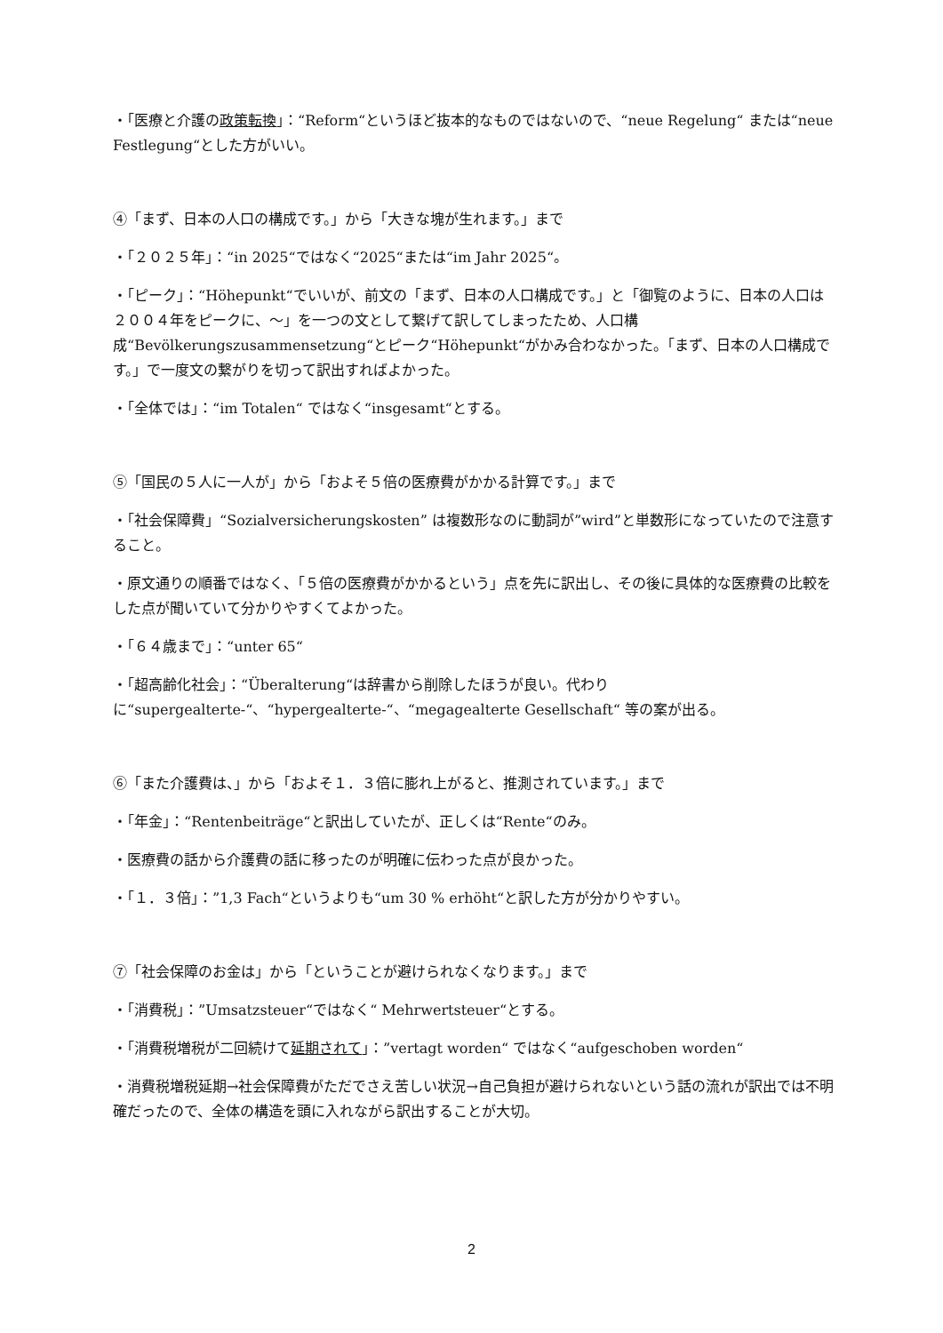・「医療と介護の政策転換」：“Reform“というほど抜本的なものではないので、“neue Regelung“ または“neue Festlegung“とした方がいい。
④「まず、日本の人口の構成です。」から「大きな塊が生れます。」まで
・「２０２５年」：“in 2025“ではなく“2025“または“im Jahr 2025“。
・「ピーク」：“Höhepunkt“でいいが、前文の「まず、日本の人口構成です。」と「御覧のように、日本の人口は２００４年をピークに、～」を一つの文として繋げて訳してしまったため、人口構成“Bevölkerungszusammensetzung“とピーク“Höhepunkt“がかみ合わなかった。「まず、日本の人口構成です。」で一度文の繋がりを切って訳出すればよかった。
・「全体では」：“im Totalen“ ではなく“insgesamt“とする。
⑤「国民の５人に一人が」から「およそ５倍の医療費がかかる計算です。」まで
・「社会保障費」“Sozialversicherungskosten” は複数形なのに動詞が”wird”と単数形になっていたので注意すること。
・原文通りの順番ではなく、「５倍の医療費がかかるという」点を先に訳出し、その後に具体的な医療費の比較をした点が聞いていて分かりやすくてよかった。
・「６４歳まで」：“unter 65“
・「超高齢化社会」：“Überalterung“は辞書から削除したほうが良い。代わりに“supergealterte-“、“hypergealterte-“、“megagealterte Gesellschaft“ 等の案が出る。
⑥「また介護費は、」から「およそ１．３倍に膨れ上がると、推測されています。」まで
・「年金」：“Rentenbeiträge“と訳出していたが、正しくは“Rente“のみ。
・医療費の話から介護費の話に移ったのが明確に伝わった点が良かった。
・「１．３倍」：”1,3 Fach“というよりも“um 30 % erhöht“と訳した方が分かりやすい。
⑦「社会保障のお金は」から「ということが避けられなくなります。」まで
・「消費税」：”Umsatzsteuer“ではなく“ Mehrwertsteuer“とする。
・「消費税増税が二回続けて延期されて」：”vertagt worden“ ではなく“aufgeschoben worden“
・消費税増税延期→社会保障費がただでさえ苦しい状況→自己負担が避けられないという話の流れが訳出では不明確だったので、全体の構造を頭に入れながら訳出することが大切。
2